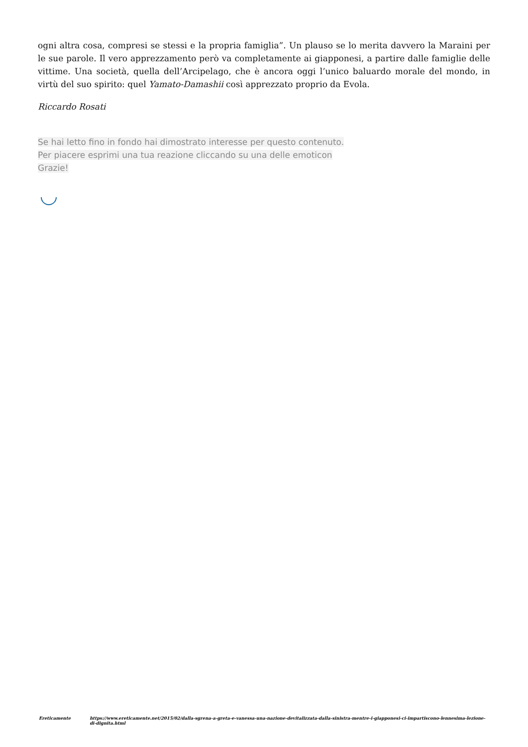ogni altra cosa, compresi se stessi e la propria famiglia”. Un plauso se lo merita davvero la Maraini per le sue parole. Il vero apprezzamento però va completamente ai giapponesi, a partire dalle famiglie delle vittime. Una società, quella dell’Arcipelago, che è ancora oggi l’unico baluardo morale del mondo, in virtù del suo spirito: quel Yamato-Damashii così apprezzato proprio da Evola.
Riccardo Rosati
Se hai letto fino in fondo hai dimostrato interesse per questo contenuto.
Per piacere esprimi una tua reazione cliccando su una delle emoticon
Grazie!
Ereticamente https://www.ereticamente.net/2015/02/dalla-sgrena-a-greta-e-vanessa-una-nazione-devitalizzata-dalla-sinistra-mentre-i-giapponesi-ci-impartiscono-lennesima-lezione-di-dignita.html